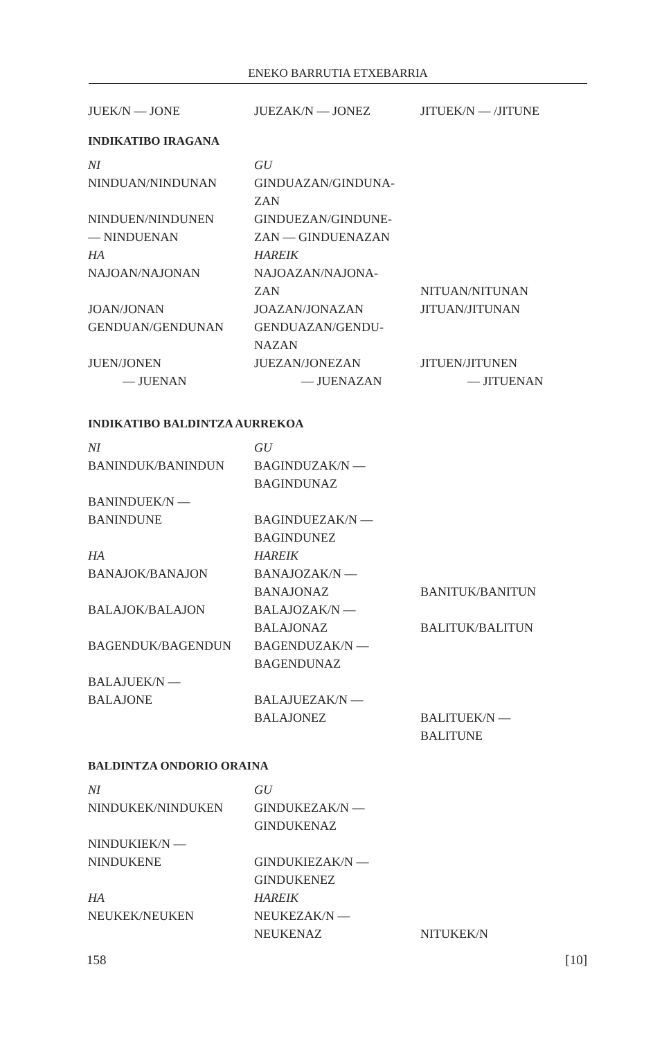ENEKO BARRUTIA ETXEBARRIA
| JUEK/N — JONE | JUEZAK/N — JONEZ | JITUEK/N — /JITUNE |
INDIKATIBO IRAGANA
| NI | GU | |
| NINDUAN/NINDUNAN | GINDUAZAN/GINDUNA- | |
| | ZAN | |
| NINDUEN/NINDUNEN | GINDUEZAN/GINDUNE- | |
| — NINDUENAN | ZAN — GINDUENAZAN | |
| HA | HAREIK | |
| NAJOAN/NAJONAN | NAJOAZAN/NAJONA- | |
| | ZAN | NITUAN/NITUNAN |
| JOAN/JONAN | JOAZAN/JONAZAN | JITUAN/JITUNAN |
| GENDUAN/GENDUNAN | GENDUAZAN/GENDU- | |
| | NAZAN | |
| JUEN/JONEN | JUEZAN/JONEZAN | JITUEN/JITUNEN |
| — JUENAN | — JUENAZAN | — JITUENAN |
INDIKATIBO BALDINTZA AURREKOA
| NI | GU | |
| BANINDUK/BANINDUN | BAGINDUZAK/N — | |
| | BAGINDUNAZ | |
| BANINDUEK/N — | | |
| BANINDUNE | BAGINDUEZAK/N — | |
| | BAGINDUNEZ | |
| HA | HAREIK | |
| BANAJOK/BANAJON | BANAJOZAK/N — | |
| | BANAJONAZ | BANITUK/BANITUN |
| BALAJOK/BALAJON | BALAJOZAK/N — | |
| | BALAJONAZ | BALITUK/BALITUN |
| BAGENDUK/BAGENDUN | BAGENDUZAK/N — | |
| | BAGENDUNAZ | |
| BALAJUEK/N — | | |
| BALAJONE | BALAJUEZAK/N — | |
| | BALAJONEZ | BALITUEK/N — |
| | | BALITUNE |
BALDINTZA ONDORIO ORAINA
| NI | GU | |
| NINDUKEK/NINDUKEN | GINDUKEZAK/N — | |
| | GINDUKENAZ | |
| NINDUKIEK/N — | | |
| NINDUKENE | GINDUKIEZAK/N — | |
| | GINDUKENEZ | |
| HA | HAREIK | |
| NEUKEK/NEUKEN | NEUKEZAK/N — | |
| | NEUKENAZ | NITUKEK/N |
158 [10]